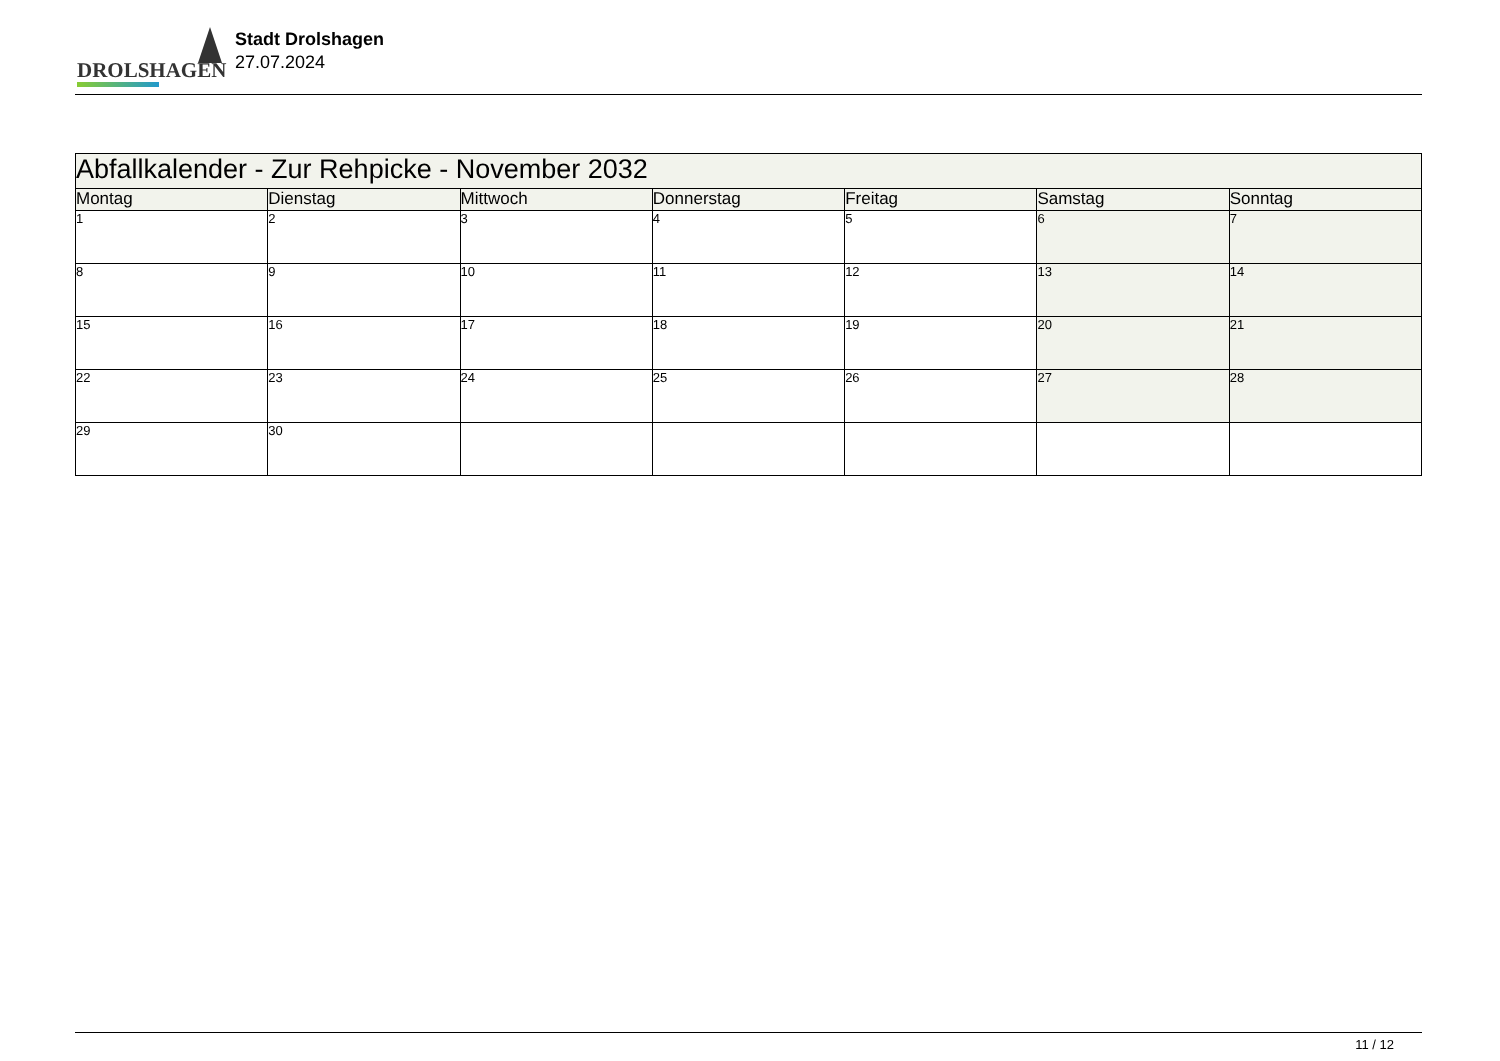DROLSHAGEN
Stadt Drolshagen
27.07.2024
| Abfallkalender - Zur Rehpicke - November 2032 | | | | | | |
| Montag | Dienstag | Mittwoch | Donnerstag | Freitag | Samstag | Sonntag |
| 1 | 2 | 3 | 4 | 5 | 6 | 7 |
| 8 | 9 | 10 | 11 | 12 | 13 | 14 |
| 15 | 16 | 17 | 18 | 19 | 20 | 21 |
| 22 | 23 | 24 | 25 | 26 | 27 | 28 |
| 29 | 30 | | | | | |
11 / 12